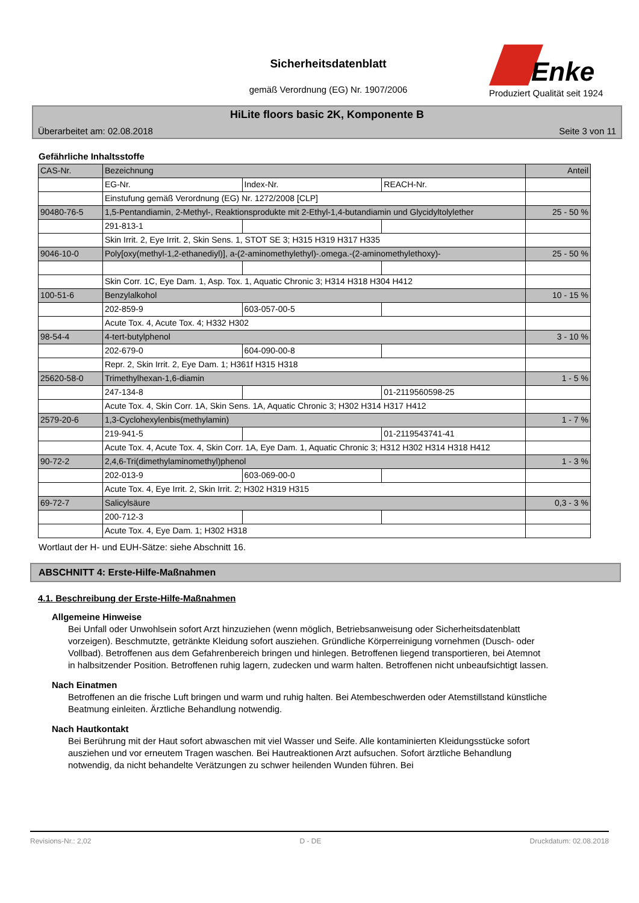Sicherheitsdatenblatt
gemäß Verordnung (EG) Nr. 1907/2006
Enke
Produziert Qualität seit 1924
HiLite floors basic 2K, Komponente B
Überarbeitet am: 02.08.2018 Seite 3 von 11
Gefährliche Inhaltsstoffe
| CAS-Nr. | Bezeichnung | | | Anteil |
| | EG-Nr. | Index-Nr. | REACH-Nr. | |
| | Einstufung gemäß Verordnung (EG) Nr. 1272/2008 [CLP] | | | |
| 90480-76-5 | 1,5-Pentandiamin, 2-Methyl-, Reaktionsprodukte mit 2-Ethyl-1,4-butandiamin und Glycidyltolylether | | | 25 - 50 % |
| | 291-813-1 | | | |
| | Skin Irrit. 2, Eye Irrit. 2, Skin Sens. 1, STOT SE 3; H315 H319 H317 H335 | | | |
| 9046-10-0 | Poly[oxy(methyl-1,2-ethanediyl)], a-(2-aminomethylethyl)-.omega.-(2-aminomethylethoxy)- | | | 25 - 50 % |
| | Skin Corr. 1C, Eye Dam. 1, Asp. Tox. 1, Aquatic Chronic 3; H314 H318 H304 H412 | | | |
| 100-51-6 | Benzylalkohol | | | 10 - 15 % |
| | 202-859-9 | 603-057-00-5 | | |
| | Acute Tox. 4, Acute Tox. 4; H332 H302 | | | |
| 98-54-4 | 4-tert-butylphenol | | | 3 - 10 % |
| | 202-679-0 | 604-090-00-8 | | |
| | Repr. 2, Skin Irrit. 2, Eye Dam. 1; H361f H315 H318 | | | |
| 25620-58-0 | Trimethylhexan-1,6-diamin | | | 1 - 5 % |
| | 247-134-8 | | 01-2119560598-25 | |
| | Acute Tox. 4, Skin Corr. 1A, Skin Sens. 1A, Aquatic Chronic 3; H302 H314 H317 H412 | | | |
| 2579-20-6 | 1,3-Cyclohexylenbis(methylamin) | | | 1 - 7 % |
| | 219-941-5 | | 01-2119543741-41 | |
| | Acute Tox. 4, Acute Tox. 4, Skin Corr. 1A, Eye Dam. 1, Aquatic Chronic 3; H312 H302 H314 H318 H412 | | | |
| 90-72-2 | 2,4,6-Tri(dimethylaminomethyl)phenol | | | 1 - 3 % |
| | 202-013-9 | 603-069-00-0 | | |
| | Acute Tox. 4, Eye Irrit. 2, Skin Irrit. 2; H302 H319 H315 | | | |
| 69-72-7 | Salicylsäure | | | 0,3 - 3 % |
| | 200-712-3 | | | |
| | Acute Tox. 4, Eye Dam. 1; H302 H318 | | | |
Wortlaut der H- und EUH-Sätze: siehe Abschnitt 16.
ABSCHNITT 4: Erste-Hilfe-Maßnahmen
4.1. Beschreibung der Erste-Hilfe-Maßnahmen
Allgemeine Hinweise
Bei Unfall oder Unwohlsein sofort Arzt hinzuziehen (wenn möglich, Betriebsanweisung oder Sicherheitsdatenblatt vorzeigen). Beschmutzte, getränkte Kleidung sofort ausziehen. Gründliche Körperreinigung vornehmen (Dusch- oder Vollbad). Betroffenen aus dem Gefahrenbereich bringen und hinlegen. Betroffenen liegend transportieren, bei Atemnot in halbsitzender Position. Betroffenen ruhig lagern, zudecken und warm halten. Betroffenen nicht unbeaufsichtigt lassen.
Nach Einatmen
Betroffenen an die frische Luft bringen und warm und ruhig halten. Bei Atembeschwerden oder Atemstillstand künstliche Beatmung einleiten. Ärztliche Behandlung notwendig.
Nach Hautkontakt
Bei Berührung mit der Haut sofort abwaschen mit viel Wasser und Seife. Alle kontaminierten Kleidungsstücke sofort ausziehen und vor erneutem Tragen waschen. Bei Hautreaktionen Arzt aufsuchen. Sofort ärztliche Behandlung notwendig, da nicht behandelte Verätzungen zu schwer heilenden Wunden führen. Bei
Revisions-Nr.: 2,02 D - DE Druckdatum: 02.08.2018